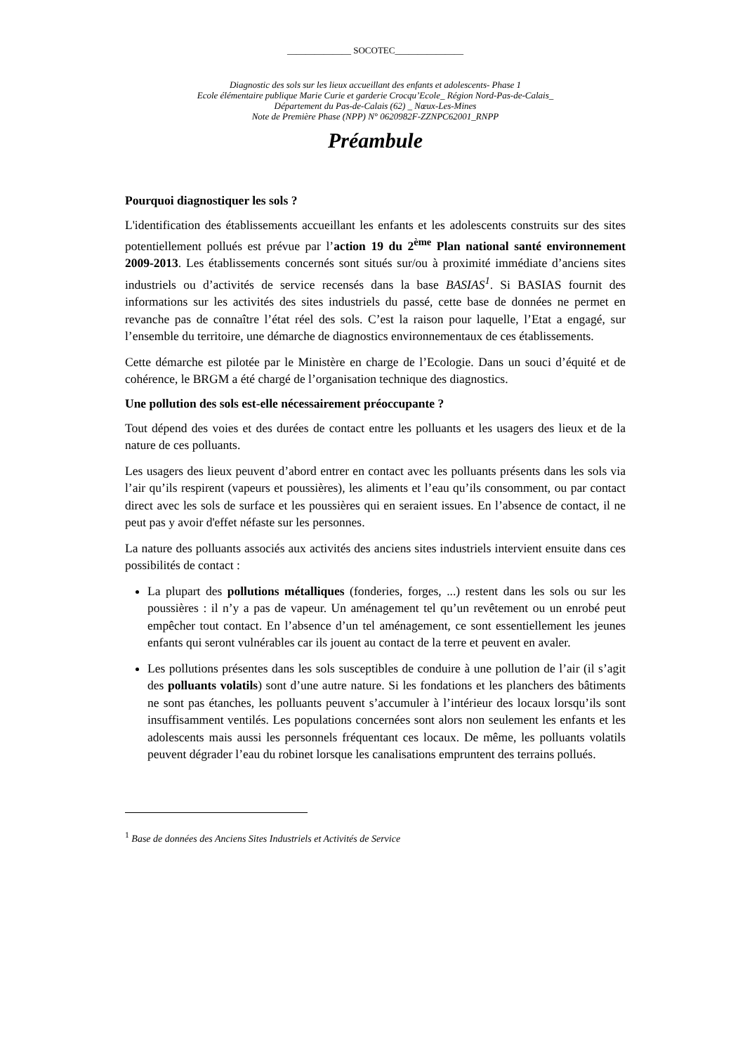______________ SOCOTEC_______________
Diagnostic des sols sur les lieux accueillant des enfants et adolescents- Phase 1
Ecole élémentaire publique Marie Curie et garderie Crocqu’Ecole_ Région Nord-Pas-de-Calais_
Département du Pas-de-Calais (62) _ Nœux-Les-Mines
Note de Première Phase (NPP) N° 0620982F-ZZNPC62001_RNPP
Préambule
Pourquoi diagnostiquer les sols ?
L'identification des établissements accueillant les enfants et les adolescents construits sur des sites potentiellement pollués est prévue par l’action 19 du 2<sup>ème</sup> Plan national santé environnement 2009-2013. Les établissements concernés sont situés sur/ou à proximité immédiate d’anciens sites industriels ou d’activités de service recensés dans la base BASIAS<sup>1</sup>. Si BASIAS fournit des informations sur les activités des sites industriels du passé, cette base de données ne permet en revanche pas de connaître l’état réel des sols. C’est la raison pour laquelle, l’Etat a engagé, sur l’ensemble du territoire, une démarche de diagnostics environnementaux de ces établissements.
Cette démarche est pilotée par le Ministère en charge de l’Ecologie. Dans un souci d’équité et de cohérence, le BRGM a été chargé de l’organisation technique des diagnostics.
Une pollution des sols est-elle nécessairement préoccupante ?
Tout dépend des voies et des durées de contact entre les polluants et les usagers des lieux et de la nature de ces polluants.
Les usagers des lieux peuvent d’abord entrer en contact avec les polluants présents dans les sols via l’air qu’ils respirent (vapeurs et poussières), les aliments et l’eau qu’ils consomment, ou par contact direct avec les sols de surface et les poussières qui en seraient issues. En l’absence de contact, il ne peut pas y avoir d'effet néfaste sur les personnes.
La nature des polluants associés aux activités des anciens sites industriels intervient ensuite dans ces possibilités de contact :
La plupart des pollutions métalliques (fonderies, forges, ...) restent dans les sols ou sur les poussières : il n’y a pas de vapeur. Un aménagement tel qu’un revêtement ou un enrobé peut empêcher tout contact. En l’absence d’un tel aménagement, ce sont essentiellement les jeunes enfants qui seront vulnérables car ils jouent au contact de la terre et peuvent en avaler.
Les pollutions présentes dans les sols susceptibles de conduire à une pollution de l’air (il s’agit des polluants volatils) sont d’une autre nature. Si les fondations et les planchers des bâtiments ne sont pas étanches, les polluants peuvent s’accumuler à l’intérieur des locaux lorsqu’ils sont insuffisamment ventilés. Les populations concernées sont alors non seulement les enfants et les adolescents mais aussi les personnels fréquentant ces locaux. De même, les polluants volatils peuvent dégrader l’eau du robinet lorsque les canalisations empruntent des terrains pollués.
<sup>1</sup> Base de données des Anciens Sites Industriels et Activités de Service